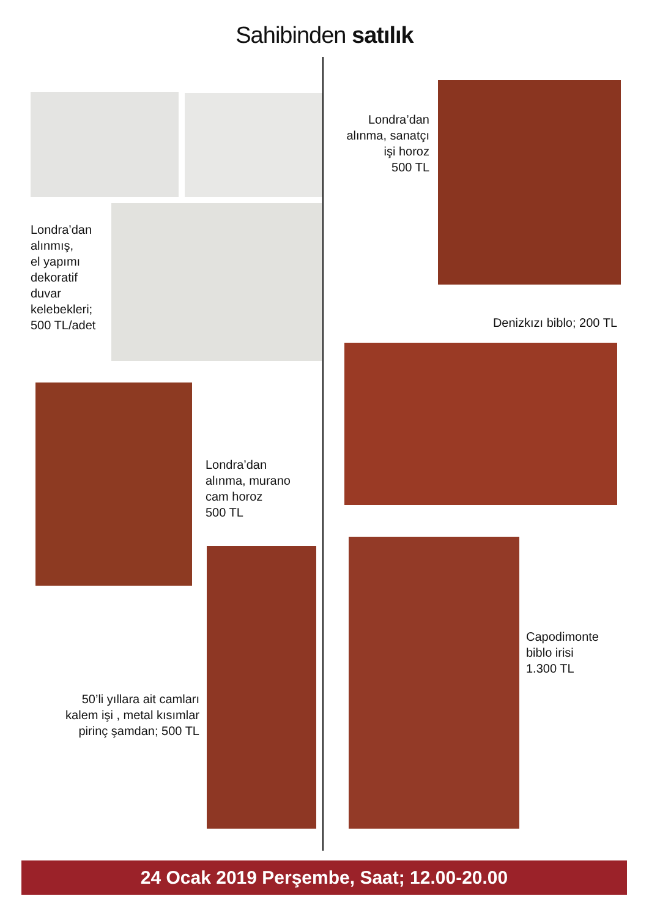Sahibinden satılık
Londra’dan
alınmış,
el yapımı
dekoratif
duvar
kelebekleri;
500 TL/adet
Londra’dan
alınma, sanatçı
işi horoz
500 TL
Denizkızı biblo; 200 TL
Londra’dan
alınma, murano
cam horoz
500 TL
50’li yıllara ait camları
kalem işi , metal kısımlar
pirinç şamdan; 500 TL
Capodimonte
biblo irisi
1.300 TL
24 Ocak 2019 Perşembe, Saat; 12.00-20.00